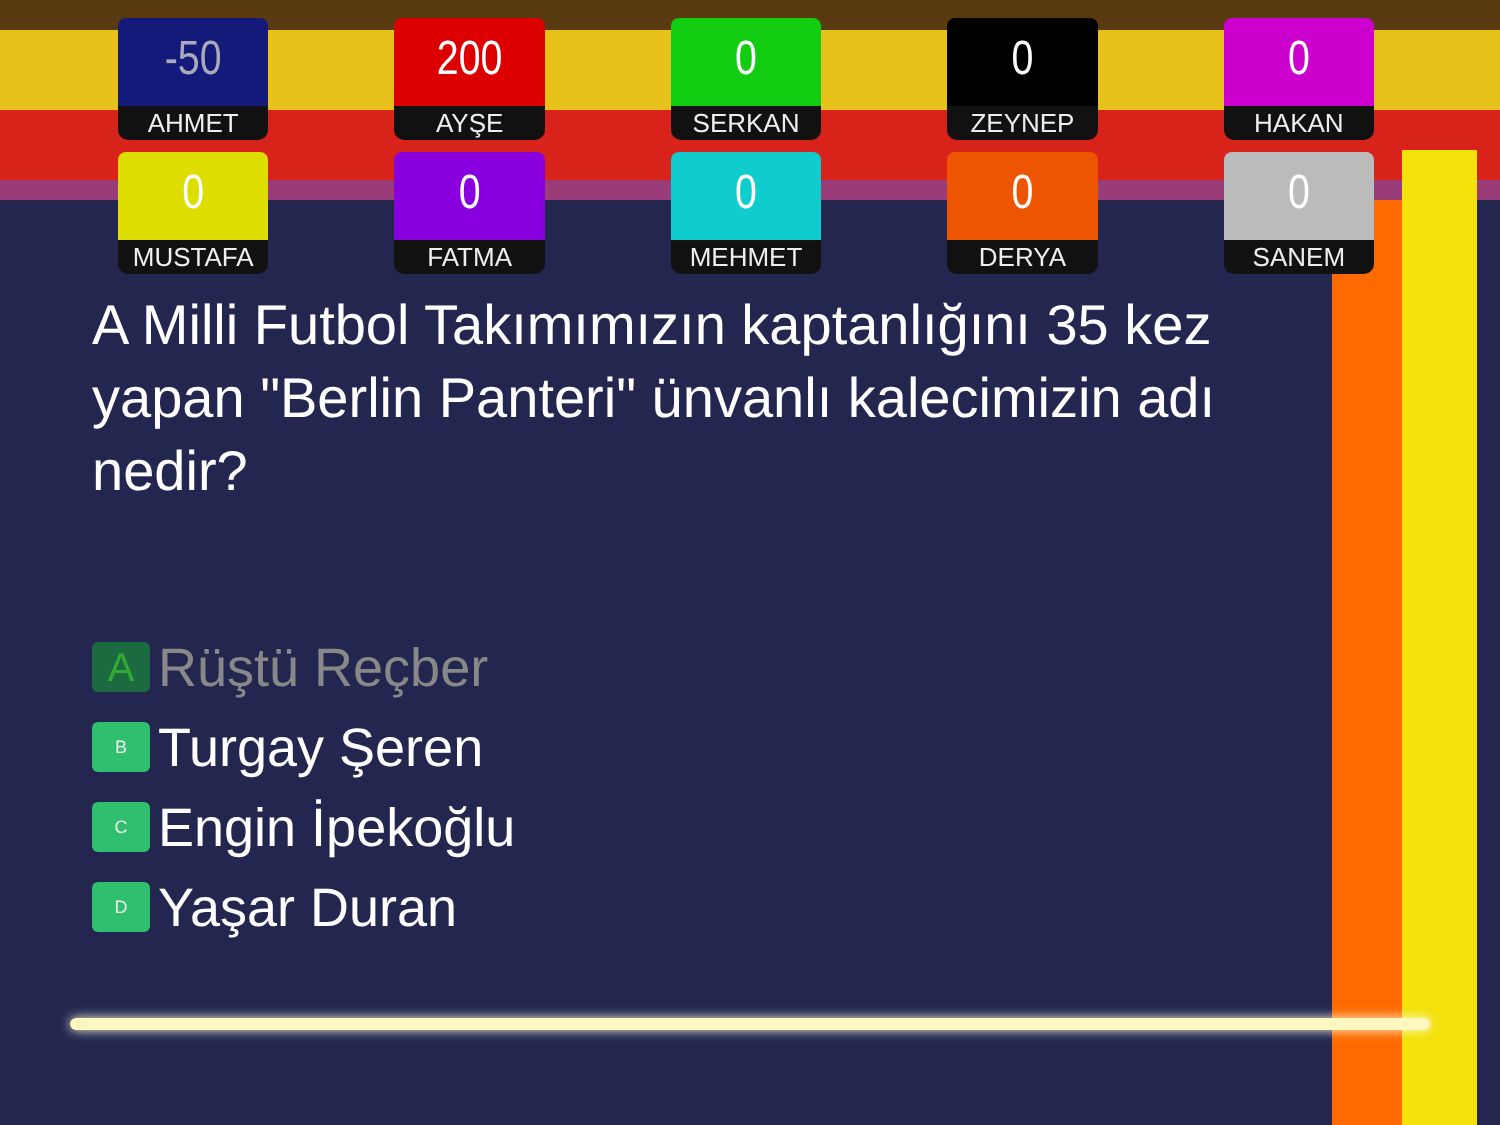-50
AHMET
200
AYŞE
0
SERKAN
0
ZEYNEP
0
HAKAN
0
MUSTAFA
0
FATMA
0
MEHMET
0
DERYA
0
SANEM
A Milli Futbol Takımımızın kaptanlığını 35 kez yapan "Berlin Panteri" ünvanlı kalecimizin adı nedir?
A
Rüştü Reçber
B
Turgay Şeren
C
Engin İpekoğlu
D
Yaşar Duran